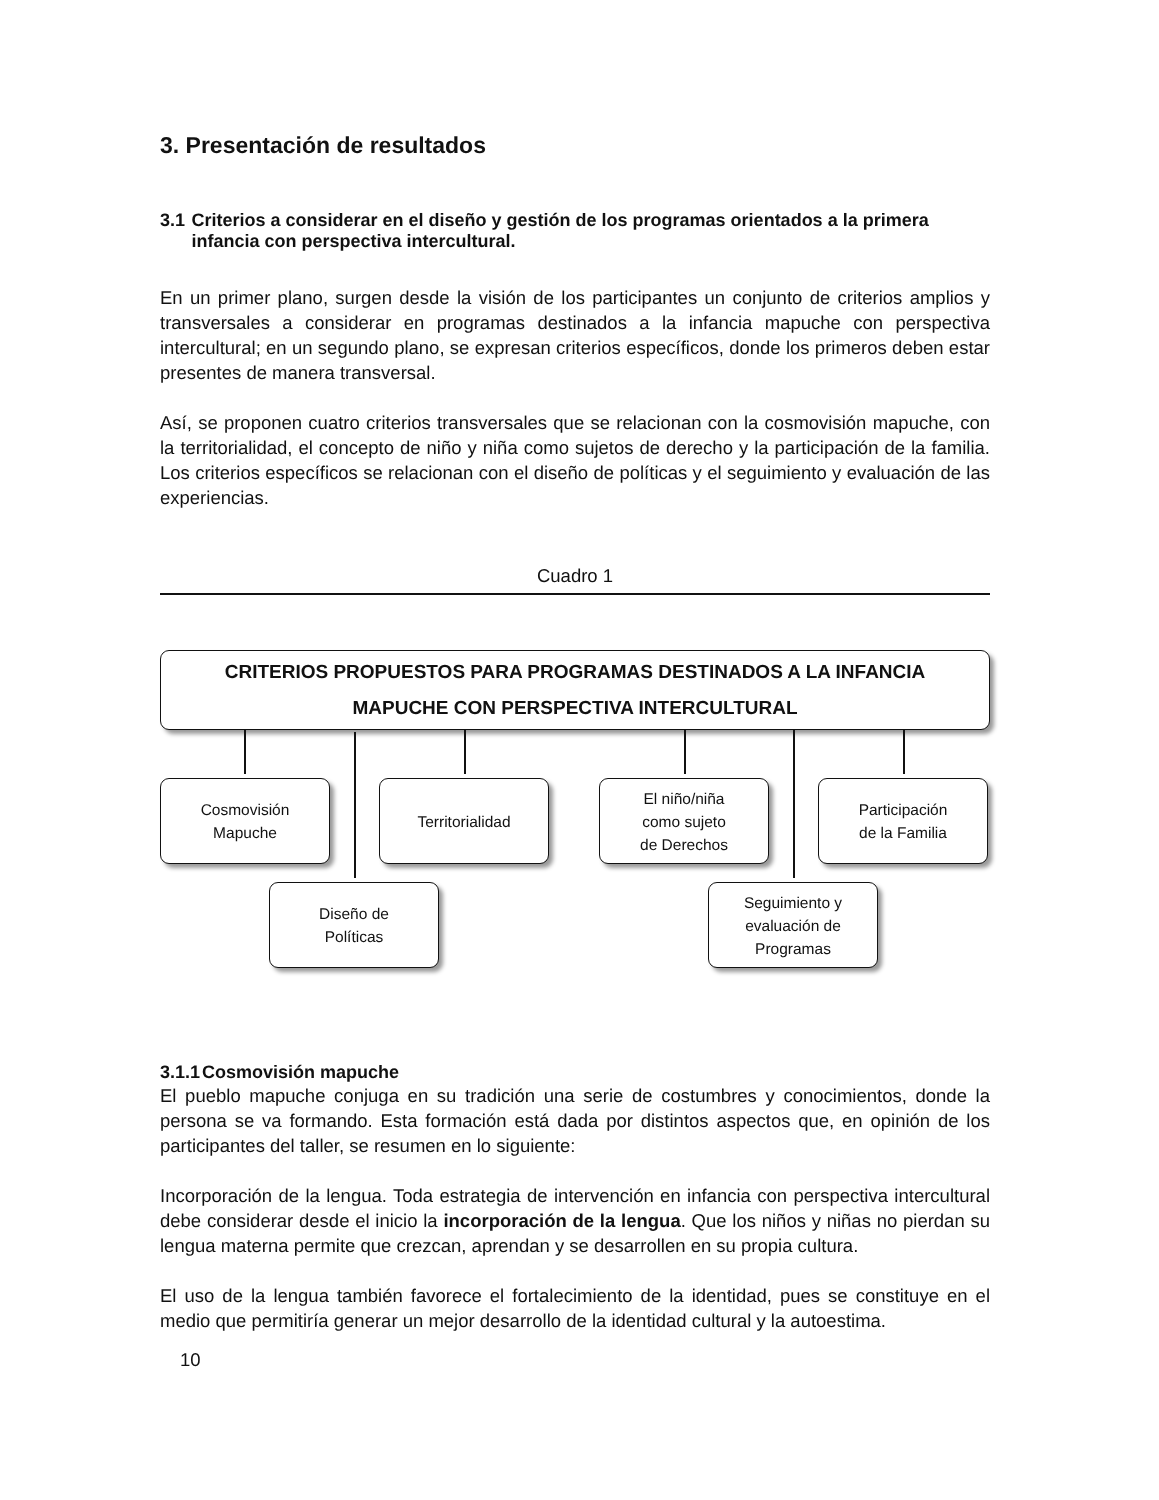3. Presentación de resultados
3.1 Criterios a considerar en el diseño y gestión de los programas orientados a la primera infancia con perspectiva intercultural.
En un primer plano, surgen desde la visión de los participantes un conjunto de criterios amplios y transversales a considerar en programas destinados a la infancia mapuche con perspectiva intercultural; en un segundo plano, se expresan criterios específicos, donde los primeros deben estar presentes de manera transversal.
Así, se proponen cuatro criterios transversales que se relacionan con la cosmovisión mapuche, con la territorialidad, el concepto de niño y niña como sujetos de derecho y la participación de la familia. Los criterios específicos se relacionan con el diseño de políticas y el seguimiento y evaluación de las experiencias.
Cuadro 1
CRITERIOS PROPUESTOS PARA PROGRAMAS DESTINADOS A LA INFANCIA
MAPUCHE CON PERSPECTIVA INTERCULTURAL
Cosmovisión
Mapuche
Territorialidad
El niño/niña
como sujeto
de Derechos
Participación
de la Familia
Diseño de
Políticas
Seguimiento y
evaluación de
Programas
3.1.1 Cosmovisión mapuche
El pueblo mapuche conjuga en su tradición una serie de costumbres y conocimientos, donde la persona se va formando. Esta formación está dada por distintos aspectos que, en opinión de los participantes del taller, se resumen en lo siguiente:
Incorporación de la lengua. Toda estrategia de intervención en infancia con perspectiva intercultural debe considerar desde el inicio la incorporación de la lengua. Que los niños y niñas no pierdan su lengua materna permite que crezcan, aprendan y se desarrollen en su propia cultura.
El uso de la lengua también favorece el fortalecimiento de la identidad, pues se constituye en el medio que permitiría generar un mejor desarrollo de la identidad cultural y la autoestima.
10